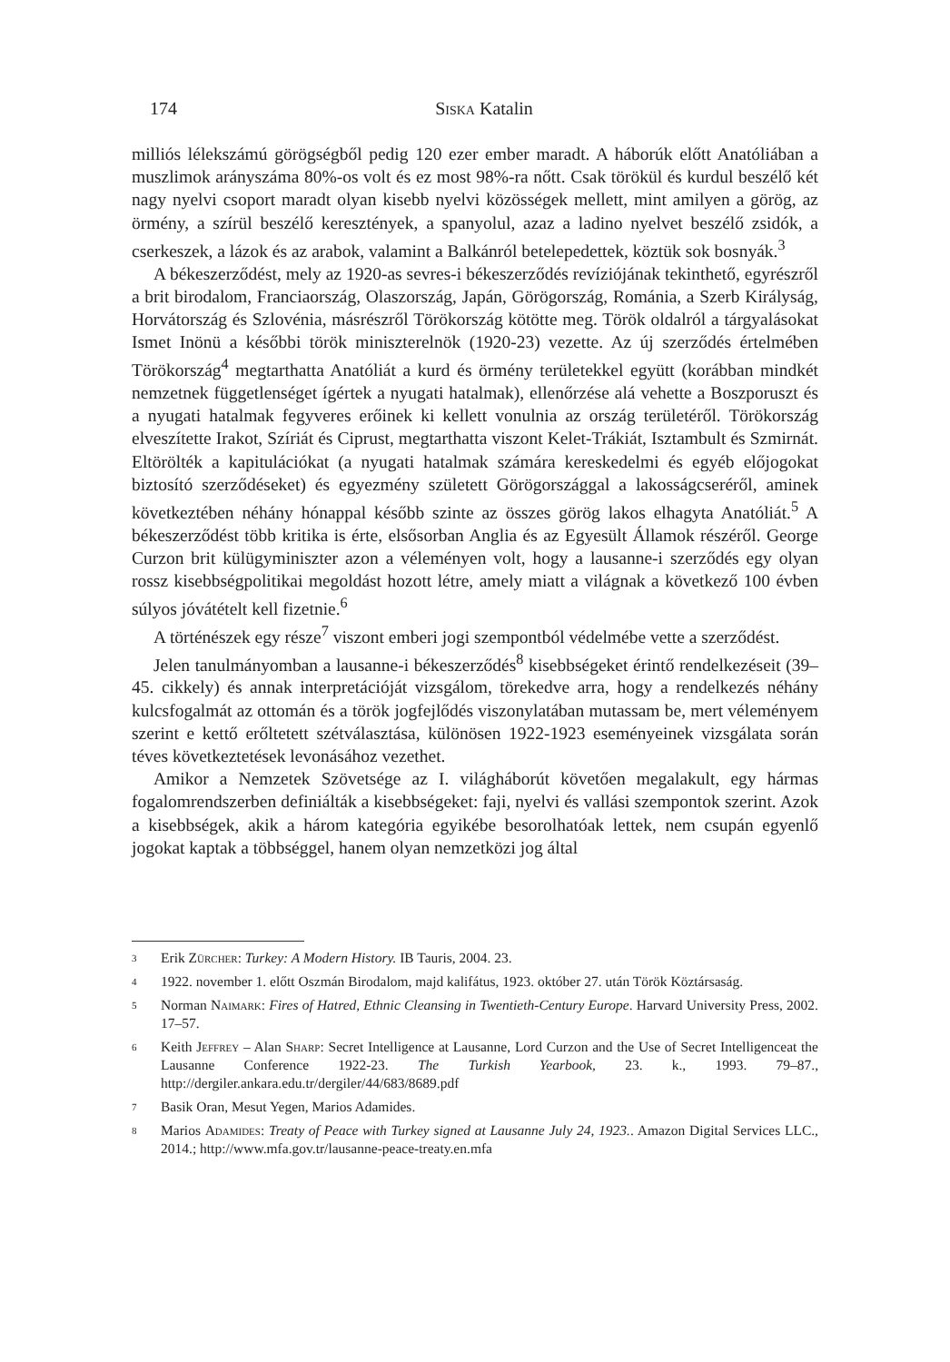174 Siska Katalin
milliós lélekszámú görögségből pedig 120 ezer ember maradt. A háborúk előtt Anatóliában a muszlimok arányszáma 80%-os volt és ez most 98%-ra nőtt. Csak törökül és kurdul beszélő két nagy nyelvi csoport maradt olyan kisebb nyelvi közösségek mellett, mint amilyen a görög, az örmény, a szírül beszélő keresztények, a spanyolul, azaz a ladino nyelvet beszélő zsidók, a cserkeszek, a lázok és az arabok, valamint a Balkánról betelepedettek, köztük sok bosnyák.<sup>3</sup>
A békeszerződést, mely az 1920-as sevres-i békeszerződés revíziójának tekinthető, egyrészről a brit birodalom, Franciaország, Olaszország, Japán, Görögország, Románia, a Szerb Királyság, Horvátország és Szlovénia, másrészről Törökország kötötte meg. Török oldalról a tárgyalásokat Ismet Inönü a későbbi török miniszterelnök (1920-23) vezette. Az új szerződés értelmében Törökország<sup>4</sup> megtarthatta Anatóliát a kurd és örmény területekkel együtt (korábban mindkét nemzetnek függetlenséget ígértek a nyugati hatalmak), ellenőrzése alá vehette a Boszporuszt és a nyugati hatalmak fegyveres erőinek ki kellett vonulnia az ország területéről. Törökország elveszítette Irakot, Szíriát és Ciprust, megtarthatta viszont Kelet-Trákiát, Isztambult és Szmirnát. Eltörölték a kapitulációkat (a nyugati hatalmak számára kereskedelmi és egyéb előjogokat biztosító szerződéseket) és egyezmény született Görögországgal a lakosságcseréről, aminek következtében néhány hónappal később szinte az összes görög lakos elhagyta Anatóliát.<sup>5</sup> A békeszerződést több kritika is érte, elsősorban Anglia és az Egyesült Államok részéről. George Curzon brit külügyminiszter azon a véleményen volt, hogy a lausanne-i szerződés egy olyan rossz kisebbségpolitikai megoldást hozott létre, amely miatt a világnak a következő 100 évben súlyos jóvátételt kell fizetnie.<sup>6</sup>
A történészek egy része<sup>7</sup> viszont emberi jogi szempontból védelmébe vette a szerződést.
Jelen tanulmányomban a lausanne-i békeszerződés<sup>8</sup> kisebbségeket érintő rendelkezéseit (39–45. cikkely) és annak interpretációját vizsgálom, törekedve arra, hogy a rendelkezés néhány kulcsfogalmát az ottomán és a török jogfejlődés viszonylatában mutassam be, mert véleményem szerint e kettő erőltetett szétválasztása, különösen 1922-1923 eseményeinek vizsgálata során téves következtetések levonásához vezethet.
Amikor a Nemzetek Szövetsége az I. világháborút követően megalakult, egy hármas fogalomrendszerben definiálták a kisebbségeket: faji, nyelvi és vallási szempontok szerint. Azok a kisebbségek, akik a három kategória egyikébe besorolhatóak lettek, nem csupán egyenlő jogokat kaptak a többséggel, hanem olyan nemzetközi jog által
3
Erik Zürcher: Turkey: A Modern History. IB Tauris, 2004. 23.
4
1922. november 1. előtt Oszmán Birodalom, majd kalifátus, 1923. október 27. után Török Köztársaság.
5
Norman Naimark: Fires of Hatred, Ethnic Cleansing in Twentieth-Century Europe. Harvard University Press, 2002. 17–57.
6
Keith Jeffrey – Alan Sharp: Secret Intelligence at Lausanne, Lord Curzon and the Use of Secret Intelligenceat the Lausanne Conference 1922-23. The Turkish Yearbook, 23. k., 1993. 79–87., http://dergiler.ankara.edu.tr/dergiler/44/683/8689.pdf
7
Basik Oran, Mesut Yegen, Marios Adamides.
8
Marios Adamides: Treaty of Peace with Turkey signed at Lausanne July 24, 1923.. Amazon Digital Services LLC., 2014.; http://www.mfa.gov.tr/lausanne-peace-treaty.en.mfa